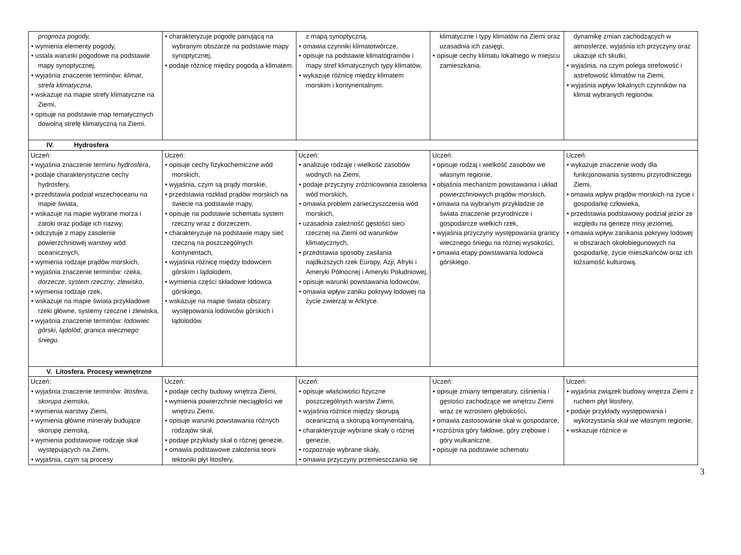| prognoza pogody, • wymienia elementy pogody, • ustala warunki pogodowe na podstawie mapy synoptycznej, • wyjaśnia znaczenie terminów: klimat , strefa klimatyczna , • wskazuje na mapie strefy klimatyczne na Ziemi, • opisuje na podstawie map tematycznych dowolną strefę klimatyczną na Ziemi. | • charakteryzuje pogodę panującą na wybranym obszarze na podstawie mapy synoptycznej, • podaje różnicę między pogodą a klimatem. | z mapą synoptyczną, • omawia czynniki klimatotwórcze, • opisuje na podstawie klimatogramów i mapy stref klimatycznych typy klimatów, • wykazuje różnicę między klimatem morskim i kontynentalnym. | klimatyczne i typy klimatów na Ziemi oraz uzasadnia ich zasięgi, • opisuje cechy klimatu lokalnego w miejscu zamieszkania. | dynamikę zmian zachodzących w atmosferze, wyjaśnia ich przyczyny oraz ukazuje ich skutki, • wyjaśnia, na czym polega strefowość i astrefowość klimatów na Ziemi, • wyjaśnia wpływ lokalnych czynników na klimat wybranych regionów. |
| IV. Hydrosfera | | | | |
| Uczeń: • wyjaśnia znaczenie terminu hydrosfera , • podaje charakterystyczne cechy hydrosfery, • przedstawia podział wszechoceanu na mapie świata, • wskazuje na mapie wybrane morza i zatoki oraz podaje ich nazwy, • odczytuje z mapy zasolenie powierzchniowej warstwy wód oceanicznych, • wymienia rodzaje prądów morskich, • wyjaśnia znaczenie terminów: rzeka , dorzecze , system rzeczny , zlewisko , • wymienia rodzaje rzek, • wskazuje na mapie świata przykładowe rzeki główne, systemy rzeczne i zlewiska, • wyjaśnia znaczenie terminów: lodowiec górski , lądolód , granica wiecznego śniegu. | Uczeń: • opisuje cechy fizykochemiczne wód morskich, • wyjaśnia, czym są prądy morskie, • przedstawia rozkład prądów morskich na świecie na podstawie mapy, • opisuje na podstawie schematu system rzeczny wraz z dorzeczem, • charakteryzuje na podstawie mapy sieć rzeczną na poszczególnych kontynentach, • wyjaśnia różnicę między lodowcem górskim i lądolodem, • wymienia części składowe lodowca górskiego, • wskazuje na mapie świata obszary występowania lodowców górskich i lądolodów. | Uczeń: • analizuje rodzaje i wielkość zasobów wodnych na Ziemi, • podaje przyczyny zróżnicowania zasolenia wód morskich, • omawia problem zanieczyszczenia wód morskich, • uzasadnia zależność gęstości sieci rzecznej na Ziemi od warunków klimatycznych, • przedstawia sposoby zasilania najdłuższych rzek Europy, Azji, Afryki i Ameryki Północnej i Ameryki Południowej, • opisuje warunki powstawania lodowców, • omawia wpływ zaniku pokrywy lodowej na życie zwierząt w Arktyce. | Uczeń: • opisuje rodzaj i wielkość zasobów we własnym regionie, • objaśnia mechanizm powstawania i układ powierzchniowych prądów morskich, • omawia na wybranym przykładzie ze świata znaczenie przyrodnicze i gospodarcze wielkich rzek, • wyjaśnia przyczyny występowania granicy wiecznego śniegu na różnej wysokości, • omawia etapy powstawania lodowca górskiego. | Uczeń: • wykazuje znaczenie wody dla funkcjonowania systemu przyrodniczego Ziemi, • omawia wpływ prądów morskich na życie i gospodarkę człowieka, • przedstawia podstawowy podział jezior ze względu na genezę misy jeziornej, • omawia wpływ zanikania pokrywy lodowej w obszarach okołobiegunowych na gospodarkę, życie mieszkańców oraz ich tożsamość kulturową. |
| V. Litosfera. Procesy wewnętrzne | | | | |
| Uczeń: • wyjaśnia znaczenie terminów: litosfera , skorupa ziemska , • wymienia warstwy Ziemi, • wymienia główne minerały budujące skorupę ziemską, • wymienia podstawowe rodzaje skał występujących na Ziemi, • wyjaśnia, czym są procesy | Uczeń: • podaje cechy budowy wnętrza Ziemi, • wymienia powierzchnie nieciągłości we wnętrzu Ziemi, • opisuje warunki powstawania różnych rodzajów skał, • podaje przykłady skał o różnej genezie, • omawia podstawowe założenia teorii tektoniki płyt litosfery, | Uczeń: • opisuje właściwości fizyczne poszczególnych warstw Ziemi, • wyjaśnia różnice między skorupą oceaniczną a skorupą kontynentalną, • charakteryzuje wybrane skały o różnej genezie, • rozpoznaje wybrane skały, • omawia przyczyny przemieszczania się | Uczeń: • opisuje zmiany temperatury, ciśnienia i gęstości zachodzące we wnętrzu Ziemi wraz ze wzrostem głębokości, • omawia zastosowanie skał w gospodarce, • rozróżnia góry fałdowe, góry zrębowe i góry wulkaniczne, • opisuje na podstawie schematu | Uczeń: • wyjaśnia związek budowy wnętrza Ziemi z ruchem płyt litosfery, • podaje przykłady występowania i wykorzystania skał we własnym regionie, • wskazuje różnice w |
3